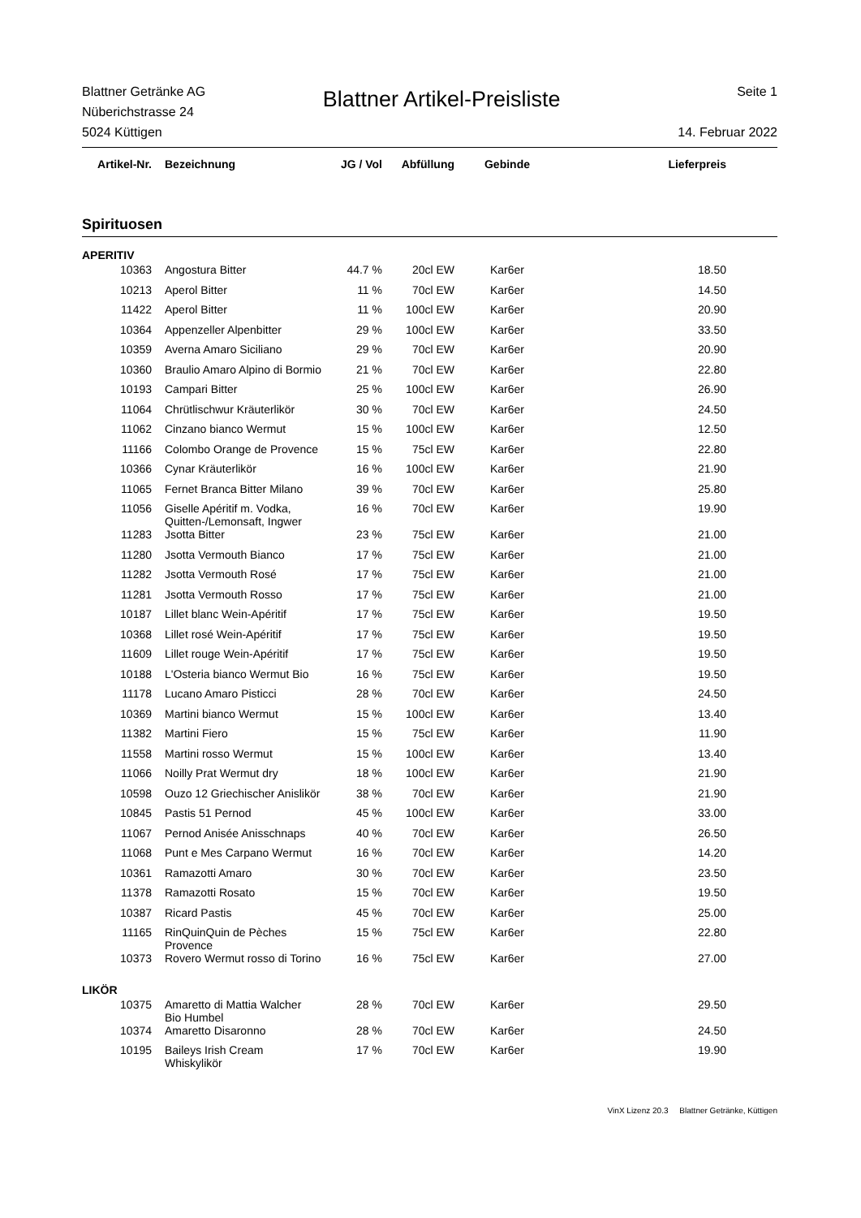Blattner Getränke AG
Nüberichstrasse 24
5024 Küttigen
Blattner Artikel-Preisliste
Seite 1
14. Februar 2022
| Artikel-Nr. | Bezeichnung | JG / Vol | Abfüllung | Gebinde | Lieferpreis | |
| --- | --- | --- | --- | --- | --- | --- |
Spirituosen
| APERITIV | | | | | | |
| 10363 | Angostura Bitter | 44.7 % | 20cl EW | Kar6er | 18.50 | |
| 10213 | Aperol Bitter | 11 % | 70cl EW | Kar6er | 14.50 | |
| 11422 | Aperol Bitter | 11 % | 100cl EW | Kar6er | 20.90 | |
| 10364 | Appenzeller Alpenbitter | 29 % | 100cl EW | Kar6er | 33.50 | |
| 10359 | Averna Amaro Siciliano | 29 % | 70cl EW | Kar6er | 20.90 | |
| 10360 | Braulio Amaro Alpino di Bormio | 21 % | 70cl EW | Kar6er | 22.80 | |
| 10193 | Campari Bitter | 25 % | 100cl EW | Kar6er | 26.90 | |
| 11064 | Chrütlischwur Kräuterlikör | 30 % | 70cl EW | Kar6er | 24.50 | |
| 11062 | Cinzano bianco Wermut | 15 % | 100cl EW | Kar6er | 12.50 | |
| 11166 | Colombo Orange de Provence | 15 % | 75cl EW | Kar6er | 22.80 | |
| 10366 | Cynar Kräuterlikör | 16 % | 100cl EW | Kar6er | 21.90 | |
| 11065 | Fernet Branca Bitter Milano | 39 % | 70cl EW | Kar6er | 25.80 | |
| 11056 | Giselle Apéritif m. Vodka, Quitten-/Lemonsaft, Ingwer | 16 % | 70cl EW | Kar6er | 19.90 | |
| 11283 | Jsotta Bitter | 23 % | 75cl EW | Kar6er | 21.00 | |
| 11280 | Jsotta Vermouth Bianco | 17 % | 75cl EW | Kar6er | 21.00 | |
| 11282 | Jsotta Vermouth Rosé | 17 % | 75cl EW | Kar6er | 21.00 | |
| 11281 | Jsotta Vermouth Rosso | 17 % | 75cl EW | Kar6er | 21.00 | |
| 10187 | Lillet blanc Wein-Apéritif | 17 % | 75cl EW | Kar6er | 19.50 | |
| 10368 | Lillet rosé Wein-Apéritif | 17 % | 75cl EW | Kar6er | 19.50 | |
| 11609 | Lillet rouge Wein-Apéritif | 17 % | 75cl EW | Kar6er | 19.50 | |
| 10188 | L'Osteria bianco Wermut Bio | 16 % | 75cl EW | Kar6er | 19.50 | |
| 11178 | Lucano Amaro Pisticci | 28 % | 70cl EW | Kar6er | 24.50 | |
| 10369 | Martini bianco Wermut | 15 % | 100cl EW | Kar6er | 13.40 | |
| 11382 | Martini Fiero | 15 % | 75cl EW | Kar6er | 11.90 | |
| 11558 | Martini rosso Wermut | 15 % | 100cl EW | Kar6er | 13.40 | |
| 11066 | Noilly Prat Wermut dry | 18 % | 100cl EW | Kar6er | 21.90 | |
| 10598 | Ouzo 12 Griechischer Anislikör | 38 % | 70cl EW | Kar6er | 21.90 | |
| 10845 | Pastis 51 Pernod | 45 % | 100cl EW | Kar6er | 33.00 | |
| 11067 | Pernod Anisée Anisschnaps | 40 % | 70cl EW | Kar6er | 26.50 | |
| 11068 | Punt e Mes Carpano Wermut | 16 % | 70cl EW | Kar6er | 14.20 | |
| 10361 | Ramazotti Amaro | 30 % | 70cl EW | Kar6er | 23.50 | |
| 11378 | Ramazotti Rosato | 15 % | 70cl EW | Kar6er | 19.50 | |
| 10387 | Ricard Pastis | 45 % | 70cl EW | Kar6er | 25.00 | |
| 11165 | RinQuinQuin de Pèches Provence | 15 % | 75cl EW | Kar6er | 22.80 | |
| 10373 | Rovero Wermut rosso di Torino | 16 % | 75cl EW | Kar6er | 27.00 | |
| LIKÖR | | | | | | |
| 10375 | Amaretto di Mattia Walcher Bio Humbel | 28 % | 70cl EW | Kar6er | 29.50 | |
| 10374 | Amaretto Disaronno | 28 % | 70cl EW | Kar6er | 24.50 | |
| 10195 | Baileys Irish Cream Whiskylikör | 17 % | 70cl EW | Kar6er | 19.90 | |
VinX Lizenz 20.3 Blattner Getränke, Küttigen